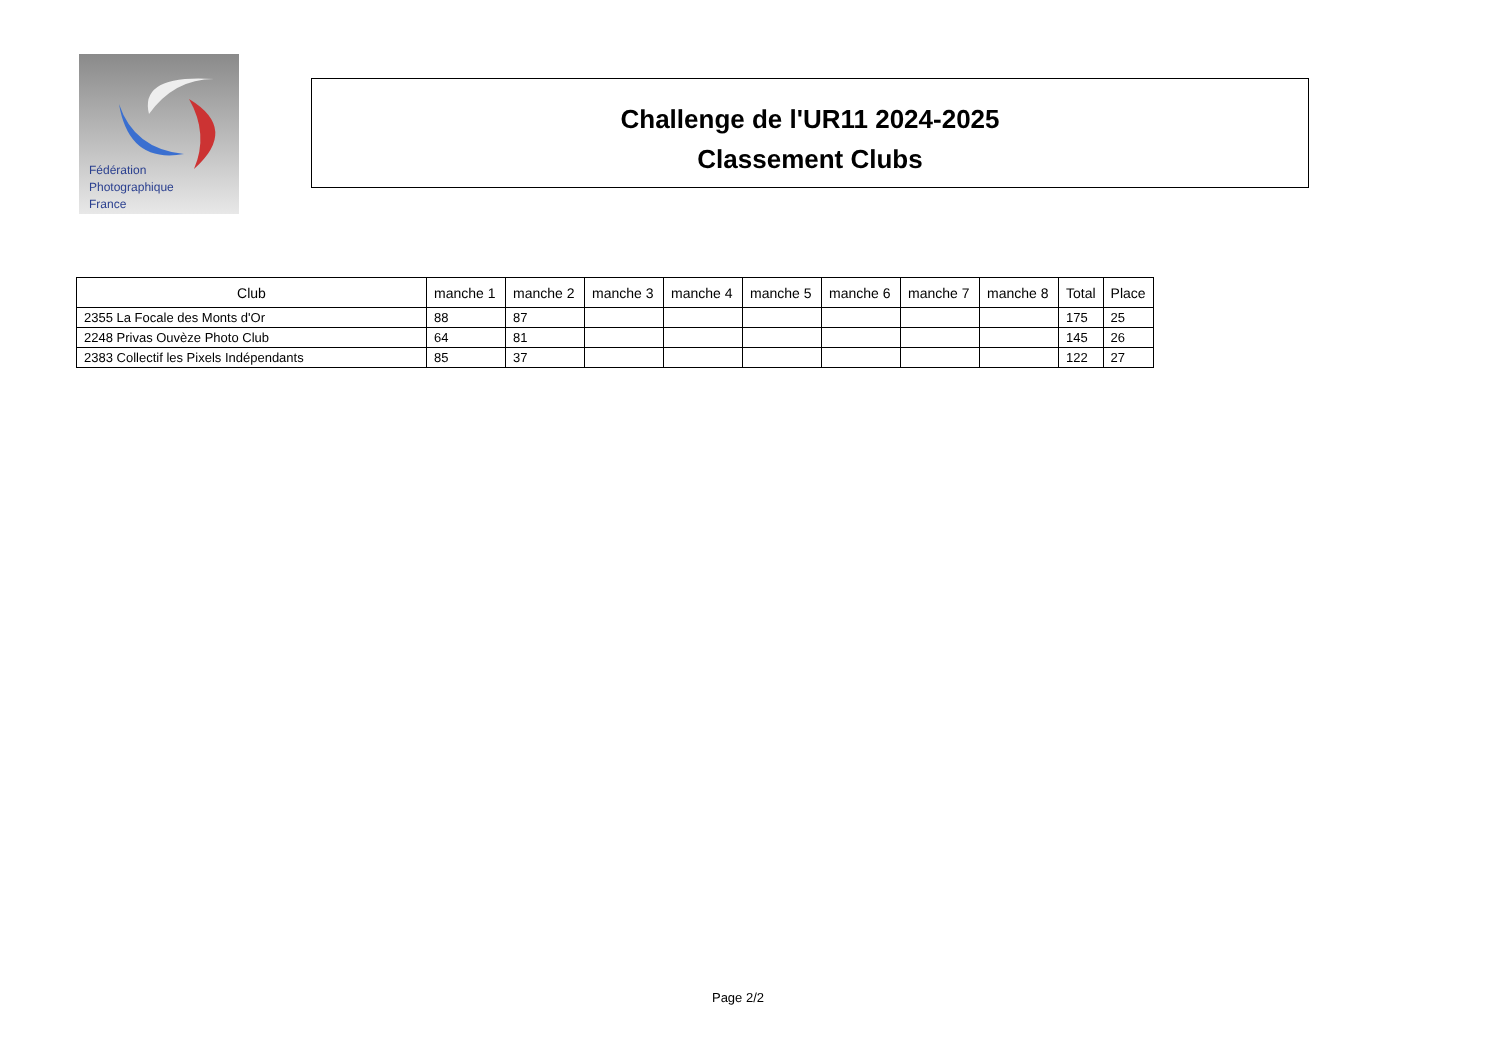Fédération
Photographique
France
Challenge de l'UR11 2024-2025
Classement Clubs
| Club | manche 1 | manche 2 | manche 3 | manche 4 | manche 5 | manche 6 | manche 7 | manche 8 | Total | Place |
| --- | --- | --- | --- | --- | --- | --- | --- | --- | --- | --- |
| 2355 La Focale des Monts d'Or | 88 | 87 | | | | | | | 175 | 25 |
| 2248 Privas Ouvèze Photo Club | 64 | 81 | | | | | | | 145 | 26 |
| 2383 Collectif les Pixels Indépendants | 85 | 37 | | | | | | | 122 | 27 |
Page 2/2